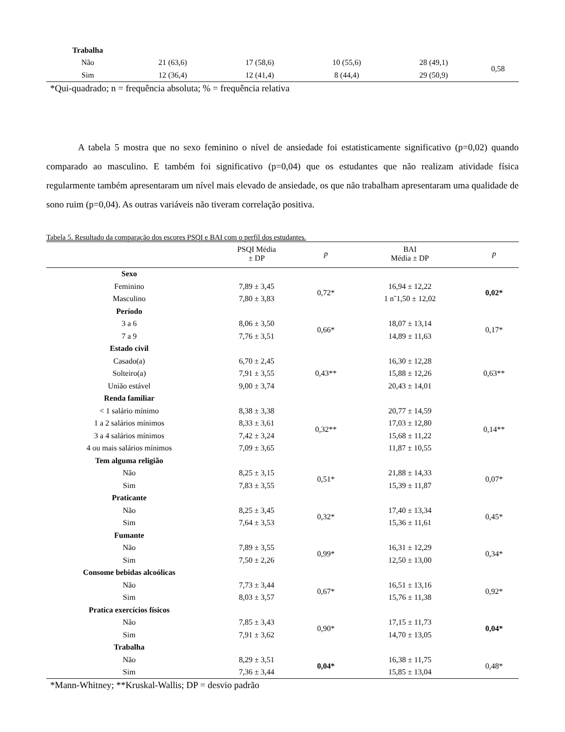| Trabalha | | | | | |
| Não | 21 (63,6) | 17 (58,6) | 10 (55,6) | 28 (49,1) | 0,58 |
| Sim | 12 (36,4) | 12 (41,4) | 8 (44,4) | 29 (50,9) | |
*Qui-quadrado; n = frequência absoluta; % = frequência relativa
A tabela 5 mostra que no sexo feminino o nível de ansiedade foi estatisticamente significativo (p=0,02) quando comparado ao masculino. E também foi significativo (p=0,04) que os estudantes que não realizam atividade física regularmente também apresentaram um nível mais elevado de ansiedade, os que não trabalham apresentaram uma qualidade de sono ruim (p=0,04). As outras variáveis não tiveram correlação positiva.
Tabela 5. Resultado da comparação dos escores PSQI e BAI com o perfil dos estudantes.
| | PSQI Média ± DP | p | BAI Média ± DP | p |
| --- | --- | --- | --- | --- |
| Sexo | | | | |
| Feminino | 7,89 ± 3,45 | 0,72* | 16,94 ± 12,22 | 0,02* |
| Masculino | 7,80 ± 3,83 | | 1 n˜1,50 ± 12,02 | |
| Período | | | | |
| 3 a 6 | 8,06 ± 3,50 | 0,66* | 18,07 ± 13,14 | 0,17* |
| 7 a 9 | 7,76 ± 3,51 | | 14,89 ± 11,63 | |
| Estado civil | | | | |
| Casado(a) | 6,70 ± 2,45 | 0,43** | 16,30 ± 12,28 | 0,63** |
| Solteiro(a) | 7,91 ± 3,55 | | 15,88 ± 12,26 | |
| União estável | 9,00 ± 3,74 | | 20,43 ± 14,01 | |
| Renda familiar | | | | |
| < 1 salário mínimo | 8,38 ± 3,38 | 0,32** | 20,77 ± 14,59 | 0,14** |
| 1 a 2 salários mínimos | 8,33 ± 3,61 | | 17,03 ± 12,80 | |
| 3 a 4 salários mínimos | 7,42 ± 3,24 | | 15,68 ± 11,22 | |
| 4 ou mais salários mínimos | 7,09 ± 3,65 | | 11,87 ± 10,55 | |
| Tem alguma religião | | | | |
| Não | 8,25 ± 3,15 | 0,51* | 21,88 ± 14,33 | 0,07* |
| Sim | 7,83 ± 3,55 | | 15,39 ± 11,87 | |
| Praticante | | | | |
| Não | 8,25 ± 3,45 | 0,32* | 17,40 ± 13,34 | 0,45* |
| Sim | 7,64 ± 3,53 | | 15,36 ± 11,61 | |
| Fumante | | | | |
| Não | 7,89 ± 3,55 | 0,99* | 16,31 ± 12,29 | 0,34* |
| Sim | 7,50 ± 2,26 | | 12,50 ± 13,00 | |
| Consome bebidas alcoólicas | | | | |
| Não | 7,73 ± 3,44 | 0,67* | 16,51 ± 13,16 | 0,92* |
| Sim | 8,03 ± 3,57 | | 15,76 ± 11,38 | |
| Pratica exercícios físicos | | | | |
| Não | 7,85 ± 3,43 | 0,90* | 17,15 ± 11,73 | 0,04* |
| Sim | 7,91 ± 3,62 | | 14,70 ± 13,05 | |
| Trabalha | | | | |
| Não | 8,29 ± 3,51 | 0,04* | 16,38 ± 11,75 | 0,48* |
| Sim | 7,36 ± 3,44 | | 15,85 ± 13,04 | |
*Mann-Whitney; **Kruskal-Wallis; DP = desvio padrão